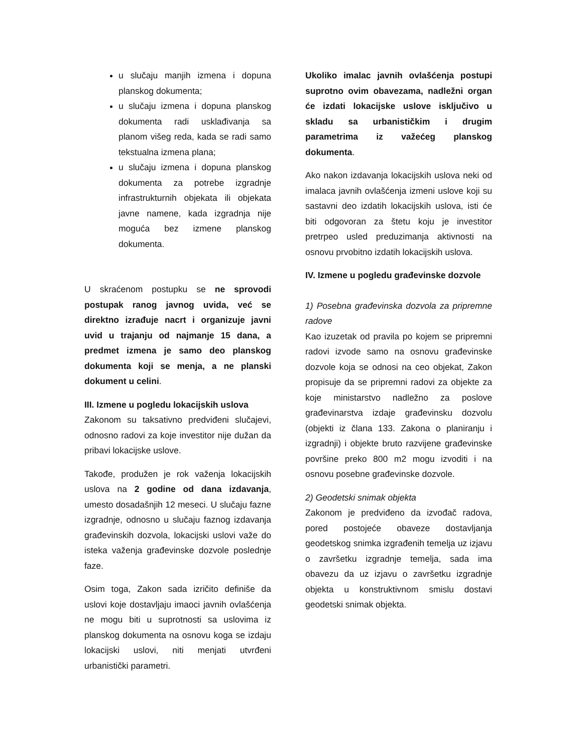u slučaju manjih izmena i dopuna planskog dokumenta;
u slučaju izmena i dopuna planskog dokumenta radi usklađivanja sa planom višeg reda, kada se radi samo tekstualna izmena plana;
u slučaju izmena i dopuna planskog dokumenta za potrebe izgradnje infrastrukturnih objekata ili objekata javne namene, kada izgradnja nije moguća bez izmene planskog dokumenta.
U skraćenom postupku se ne sprovodi postupak ranog javnog uvida, već se direktno izrađuje nacrt i organizuje javni uvid u trajanju od najmanje 15 dana, a predmet izmena je samo deo planskog dokumenta koji se menja, a ne planski dokument u celini.
III. Izmene u pogledu lokacijskih uslova
Zakonom su taksativno predviđeni slučajevi, odnosno radovi za koje investitor nije dužan da pribavi lokacijske uslove.
Takođe, produžen je rok važenja lokacijskih uslova na 2 godine od dana izdavanja, umesto dosadašnjih 12 meseci. U slučaju fazne izgradnje, odnosno u slučaju faznog izdavanja građevinskih dozvola, lokacijski uslovi važe do isteka važenja građevinske dozvole poslednje faze.
Osim toga, Zakon sada izričito definiše da uslovi koje dostavljaju imaoci javnih ovlašćenja ne mogu biti u suprotnosti sa uslovima iz planskog dokumenta na osnovu koga se izdaju lokacijski uslovi, niti menjati utvrđeni urbanistički parametri.
Ukoliko imalac javnih ovlašćenja postupi suprotno ovim obavezama, nadležni organ će izdati lokacijske uslove isključivo u skladu sa urbanističkim i drugim parametrima iz važećeg planskog dokumenta.
Ako nakon izdavanja lokacijskih uslova neki od imalaca javnih ovlašćenja izmeni uslove koji su sastavni deo izdatih lokacijskih uslova, isti će biti odgovoran za štetu koju je investitor pretrpeo usled preduzimanja aktivnosti na osnovu prvobitno izdatih lokacijskih uslova.
IV. Izmene u pogledu građevinske dozvole
1) Posebna građevinska dozvola za pripremne radove
Kao izuzetak od pravila po kojem se pripremni radovi izvode samo na osnovu građevinske dozvole koja se odnosi na ceo objekat, Zakon propisuje da se pripremni radovi za objekte za koje ministarstvo nadležno za poslove građevinarstva izdaje građevinsku dozvolu (objekti iz člana 133. Zakona o planiranju i izgradnji) i objekte bruto razvijene građevinske površine preko 800 m2 mogu izvoditi i na osnovu posebne građevinske dozvole.
2) Geodetski snimak objekta
Zakonom je predviđeno da izvođač radova, pored postojeće obaveze dostavljanja geodetskog snimka izgrađenih temelja uz izjavu o završetku izgradnje temelja, sada ima obavezu da uz izjavu o završetku izgradnje objekta u konstruktivnom smislu dostavi geodetski snimak objekta.